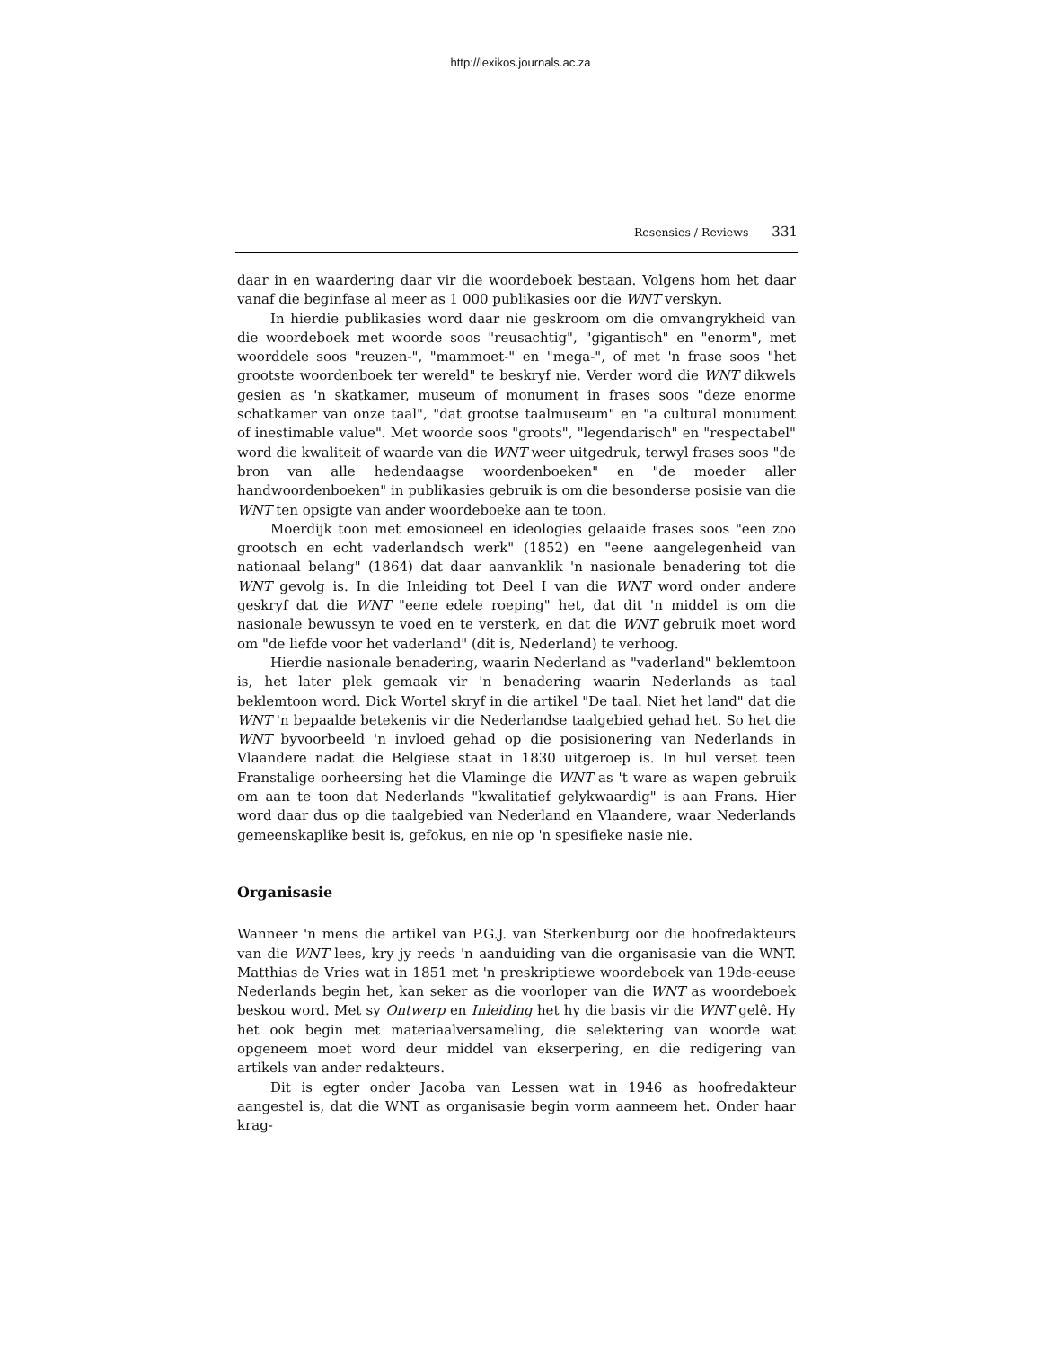http://lexikos.journals.ac.za
Resensies / Reviews 331
daar in en waardering daar vir die woordeboek bestaan. Volgens hom het daar vanaf die beginfase al meer as 1 000 publikasies oor die WNT verskyn.
In hierdie publikasies word daar nie geskroom om die omvangrykheid van die woordeboek met woorde soos "reusachtig", "gigantisch" en "enorm", met woorddele soos "reuzen-", "mammoet-" en "mega-", of met 'n frase soos "het grootste woordenboek ter wereld" te beskryf nie. Verder word die WNT dikwels gesien as 'n skatkamer, museum of monument in frases soos "deze enorme schatkamer van onze taal", "dat grootse taalmuseum" en "a cultural monument of inestimable value". Met woorde soos "groots", "legendarisch" en "respectabel" word die kwaliteit of waarde van die WNT weer uitgedruk, terwyl frases soos "de bron van alle hedendaagse woordenboeken" en "de moeder aller handwoordenboeken" in publikasies gebruik is om die besonderse posisie van die WNT ten opsigte van ander woordeboeke aan te toon.
Moerdijk toon met emosioneel en ideologies gelaaide frases soos "een zoo grootsch en echt vaderlandsch werk" (1852) en "eene aangelegenheid van nationaal belang" (1864) dat daar aanvanklik 'n nasionale benadering tot die WNT gevolg is. In die Inleiding tot Deel I van die WNT word onder andere geskryf dat die WNT "eene edele roeping" het, dat dit 'n middel is om die nasionale bewussyn te voed en te versterk, en dat die WNT gebruik moet word om "de liefde voor het vaderland" (dit is, Nederland) te verhoog.
Hierdie nasionale benadering, waarin Nederland as "vaderland" beklemtoon is, het later plek gemaak vir 'n benadering waarin Nederlands as taal beklemtoon word. Dick Wortel skryf in die artikel "De taal. Niet het land" dat die WNT 'n bepaalde betekenis vir die Nederlandse taalgebied gehad het. So het die WNT byvoorbeeld 'n invloed gehad op die posisionering van Nederlands in Vlaandere nadat die Belgiese staat in 1830 uitgeroep is. In hul verset teen Franstalige oorheersing het die Vlaminge die WNT as 't ware as wapen gebruik om aan te toon dat Nederlands "kwalitatief gelykwaardig" is aan Frans. Hier word daar dus op die taalgebied van Nederland en Vlaandere, waar Nederlands gemeenskaplike besit is, gefokus, en nie op 'n spesifieke nasie nie.
Organisasie
Wanneer 'n mens die artikel van P.G.J. van Sterkenburg oor die hoofredakteurs van die WNT lees, kry jy reeds 'n aanduiding van die organisasie van die WNT. Matthias de Vries wat in 1851 met 'n preskriptiewe woordeboek van 19de-eeuse Nederlands begin het, kan seker as die voorloper van die WNT as woordeboek beskou word. Met sy Ontwerp en Inleiding het hy die basis vir die WNT gelê. Hy het ook begin met materiaalversameling, die selektering van woorde wat opgeneem moet word deur middel van ekserpering, en die redigering van artikels van ander redakteurs.
Dit is egter onder Jacoba van Lessen wat in 1946 as hoofredakteur aangestel is, dat die WNT as organisasie begin vorm aanneem het. Onder haar krag-